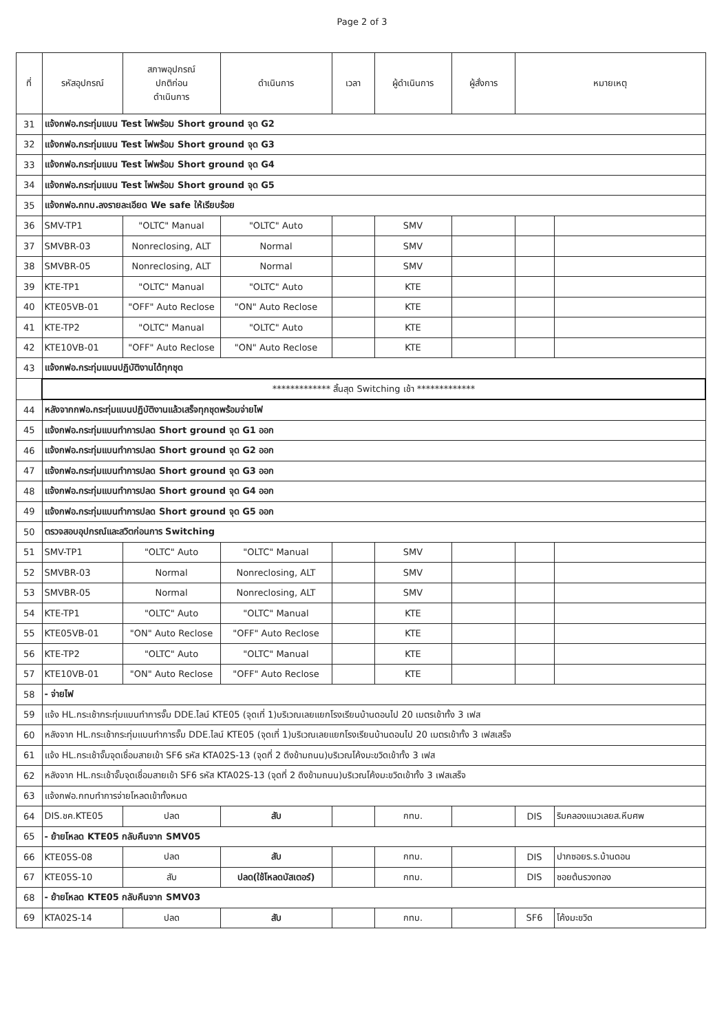Page 2 of 3
| ที่ | รหัสอุปกรณ์ | สภาพอุปกรณ์ ปกติก่อน ดำเนินการ | ดำเนินการ | เวลา | ผู้ดำเนินการ | ผู้สั่งการ | หมายเหตุ | |
| --- | --- | --- | --- | --- | --- | --- | --- | --- |
| 31 | แจ้งกฟอ.กระทุ่มแบน Test ไฟพร้อม Short ground จุด G2 | | | | | | | |
| 32 | แจ้งกฟอ.กระทุ่มแบน Test ไฟพร้อม Short ground จุด G3 | | | | | | | |
| 33 | แจ้งกฟอ.กระทุ่มแบน Test ไฟพร้อม Short ground จุด G4 | | | | | | | |
| 34 | แจ้งกฟอ.กระทุ่มแบน Test ไฟพร้อม Short ground จุด G5 | | | | | | | |
| 35 | แจ้งกฟอ.กทบ.ลงรายละเอียด We safe ให้เรียบร้อย | | | | | | | |
| 36 | SMV-TP1 | "OLTC" Manual | "OLTC" Auto | | SMV | | | |
| 37 | SMVBR-03 | Nonreclosing, ALT | Normal | | SMV | | | |
| 38 | SMVBR-05 | Nonreclosing, ALT | Normal | | SMV | | | |
| 39 | KTE-TP1 | "OLTC" Manual | "OLTC" Auto | | KTE | | | |
| 40 | KTE05VB-01 | "OFF" Auto Reclose | "ON" Auto Reclose | | KTE | | | |
| 41 | KTE-TP2 | "OLTC" Manual | "OLTC" Auto | | KTE | | | |
| 42 | KTE10VB-01 | "OFF" Auto Reclose | "ON" Auto Reclose | | KTE | | | |
| 43 | แจ้งกฟอ.กระทุ่มแบนปฏิบัติงานได้ทุกชุด | | | | | | | |
| | ************* สิ้นสุด Switching เช้า ************* | | | | | | | |
| 44 | หลังจากกฟอ.กระทุ่มแบนปฏิบัติงานแล้วเสร็จทุกชุดพร้อมจ่ายไฟ | | | | | | | |
| 45 | แจ้งกฟอ.กระทุ่มแบนทำการปลด Short ground จุด G1 ออก | | | | | | | |
| 46 | แจ้งกฟอ.กระทุ่มแบนทำการปลด Short ground จุด G2 ออก | | | | | | | |
| 47 | แจ้งกฟอ.กระทุ่มแบนทำการปลด Short ground จุด G3 ออก | | | | | | | |
| 48 | แจ้งกฟอ.กระทุ่มแบนทำการปลด Short ground จุด G4 ออก | | | | | | | |
| 49 | แจ้งกฟอ.กระทุ่มแบนทำการปลด Short ground จุด G5 ออก | | | | | | | |
| 50 | ตรวจสอบอุปกรณ์และสวิตก่อนการ Switching | | | | | | | |
| 51 | SMV-TP1 | "OLTC" Auto | "OLTC" Manual | | SMV | | | |
| 52 | SMVBR-03 | Normal | Nonreclosing, ALT | | SMV | | | |
| 53 | SMVBR-05 | Normal | Nonreclosing, ALT | | SMV | | | |
| 54 | KTE-TP1 | "OLTC" Auto | "OLTC" Manual | | KTE | | | |
| 55 | KTE05VB-01 | "ON" Auto Reclose | "OFF" Auto Reclose | | KTE | | | |
| 56 | KTE-TP2 | "OLTC" Auto | "OLTC" Manual | | KTE | | | |
| 57 | KTE10VB-01 | "ON" Auto Reclose | "OFF" Auto Reclose | | KTE | | | |
| 58 | - จ่ายไฟ | | | | | | | |
| 59 | แจ้ง HL.กระเช้ากระทุ่มแบนทำการจั๊ม DDE.ไลน์ KTE05 (จุดเที่ 1)บริเวณเลยแยกโรงเรียนบ้านดอนไป 20 เมตรเข้าทั้ง 3 เฟส | | | | | | | |
| 60 | หลังจาก HL.กระเช้ากระทุ่มแบนทำการจั๊ม DDE.ไลน์ KTE05 (จุดเที่ 1)บริเวณเลยแยกโรงเรียนบ้านดอนไป 20 เมตรเข้าทั้ง 3 เฟสเสร็จ | | | | | | | |
| 61 | แจ้ง HL.กระเช้าจั๊มจุดเชื่อมสายเข้า SF6 รหัส KTA02S-13 (จุดที่ 2 ดึงข้ามถนน)บริเวณโค้งมะขวิดเข้าทั้ง 3 เฟส | | | | | | | |
| 62 | หลังจาก HL.กระเช้าจั๊มจุดเชื่อมสายเข้า SF6 รหัส KTA02S-13 (จุดที่ 2 ดึงข้ามถนน)บริเวณโค้งมะขวิดเข้าทั้ง 3 เฟสเสร็จ | | | | | | | |
| 63 | แจ้งกฟอ.กทบทำการจ่ายโหลดเข้าทั้งหมด | | | | | | | |
| 64 | DIS.ชค.KTE05 | ปลด | สับ | | กทบ. | | DIS | ริมคลองแนวเลยส.หีบศพ |
| 65 | - ย้ายโหลด KTE05 กลับคืนจาก SMV05 | | | | | | | |
| 66 | KTE05S-08 | ปลด | สับ | | กทบ. | | DIS | ปากซอยร.ร.บ้านดอน |
| 67 | KTE05S-10 | สับ | ปลด(ใช้โหลดบัสเตอร์) | | กทบ. | | DIS | ซอยต้นรวงทอง |
| 68 | - ย้ายโหลด KTE05 กลับคืนจาก SMV03 | | | | | | | |
| 69 | KTA02S-14 | ปลด | สับ | | กทบ. | | SF6 | โค้งมะขวิด |